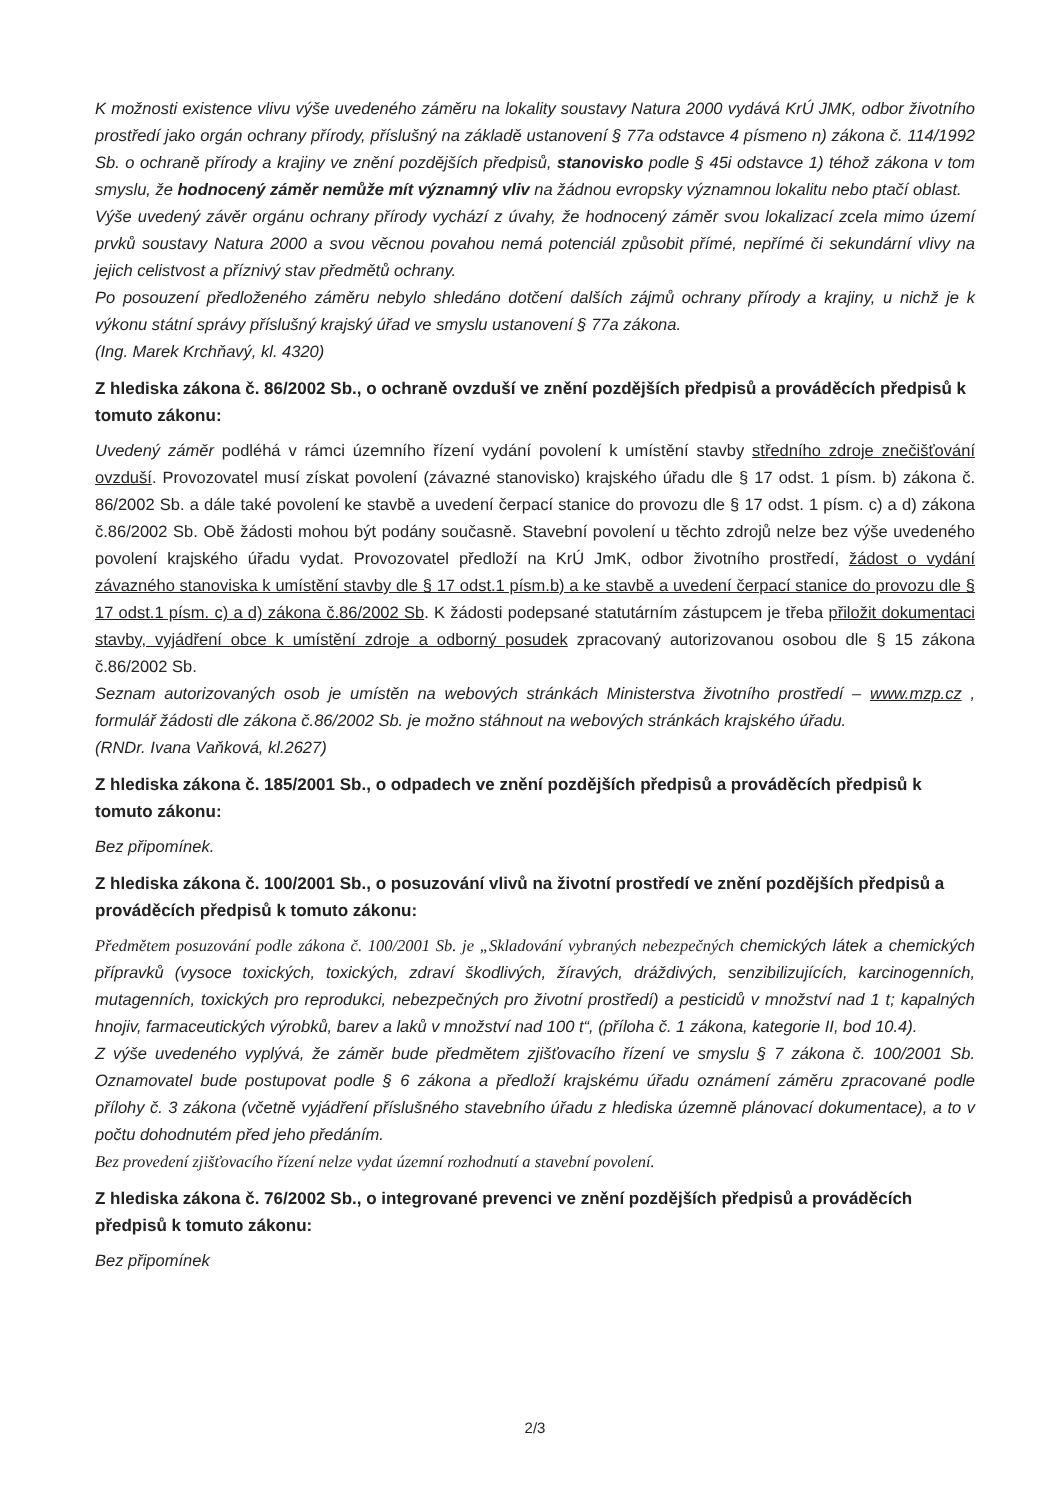K možnosti existence vlivu výše uvedeného záměru na lokality soustavy Natura 2000 vydává KrÚ JMK, odbor životního prostředí jako orgán ochrany přírody, příslušný na základě ustanovení § 77a odstavce 4 písmeno n) zákona č. 114/1992 Sb. o ochraně přírody a krajiny ve znění pozdějších předpisů, stanovisko podle § 45i odstavce 1) téhož zákona v tom smyslu, že hodnocený záměr nemůže mít významný vliv na žádnou evropsky významnou lokalitu nebo ptačí oblast.
Výše uvedený závěr orgánu ochrany přírody vychází z úvahy, že hodnocený záměr svou lokalizací zcela mimo území prvků soustavy Natura 2000 a svou věcnou povahou nemá potenciál způsobit přímé, nepřímé či sekundární vlivy na jejich celistvost a příznivý stav předmětů ochrany.
Po posouzení předloženého záměru nebylo shledáno dotčení dalších zájmů ochrany přírody a krajiny, u nichž je k výkonu státní správy příslušný krajský úřad ve smyslu ustanovení § 77a zákona.
(Ing. Marek Krchňavý, kl. 4320)
Z hlediska zákona č. 86/2002 Sb., o ochraně ovzduší ve znění pozdějších předpisů a prováděcích předpisů k tomuto zákonu:
Uvedený záměr podléhá v rámci územního řízení vydání povolení k umístění stavby středního zdroje znečišťování ovzduší. Provozovatel musí získat povolení (závazné stanovisko) krajského úřadu dle § 17 odst. 1 písm. b) zákona č. 86/2002 Sb. a dále také povolení ke stavbě a uvedení čerpací stanice do provozu dle § 17 odst. 1 písm. c) a d) zákona č.86/2002 Sb. Obě žádosti mohou být podány současně. Stavební povolení u těchto zdrojů nelze bez výše uvedeného povolení krajského úřadu vydat. Provozovatel předloží na KrÚ JmK, odbor životního prostředí, žádost o vydání závazného stanoviska k umístění stavby dle § 17 odst.1 písm.b) a ke stavbě a uvedení čerpací stanice do provozu dle § 17 odst.1 písm. c) a d) zákona č.86/2002 Sb. K žádosti podepsané statutárním zástupcem je třeba přiložit dokumentaci stavby, vyjádření obce k umístění zdroje a odborný posudek zpracovaný autorizovanou osobou dle § 15 zákona č.86/2002 Sb.
Seznam autorizovaných osob je umístěn na webových stránkách Ministerstva životního prostředí – www.mzp.cz , formulář žádosti dle zákona č.86/2002 Sb. je možno stáhnout na webových stránkách krajského úřadu.
(RNDr. Ivana Vaňková, kl.2627)
Z hlediska zákona č. 185/2001 Sb., o odpadech ve znění pozdějších předpisů a prováděcích předpisů k tomuto zákonu:
Bez připomínek.
Z hlediska zákona č. 100/2001 Sb., o posuzování vlivů na životní prostředí ve znění pozdějších předpisů a prováděcích předpisů k tomuto zákonu:
Předmětem posuzování podle zákona č. 100/2001 Sb. je „Skladování vybraných nebezpečných chemických látek a chemických přípravků (vysoce toxických, toxických, zdraví škodlivých, žíravých, dráždivých, senzibilizujících, karcinogenních, mutagenních, toxických pro reprodukci, nebezpečných pro životní prostředí) a pesticidů v množství nad 1 t; kapalných hnojiv, farmaceutických výrobků, barev a laků v množství nad 100 t“, (příloha č. 1 zákona, kategorie II, bod 10.4).
Z výše uvedeného vyplývá, že záměr bude předmětem zjišťovacího řízení ve smyslu § 7 zákona č. 100/2001 Sb. Oznamovatel bude postupovat podle § 6 zákona a předloží krajskému úřadu oznámení záměru zpracované podle přílohy č. 3 zákona (včetně vyjádření příslušného stavebního úřadu z hlediska územně plánovací dokumentace), a to v počtu dohodnutém před jeho předáním.
Bez provedení zjišťovacího řízení nelze vydat územní rozhodnutí a stavební povolení.
Z hlediska zákona č. 76/2002 Sb., o integrované prevenci ve znění pozdějších předpisů a prováděcích předpisů k tomuto zákonu:
Bez připomínek
2/3